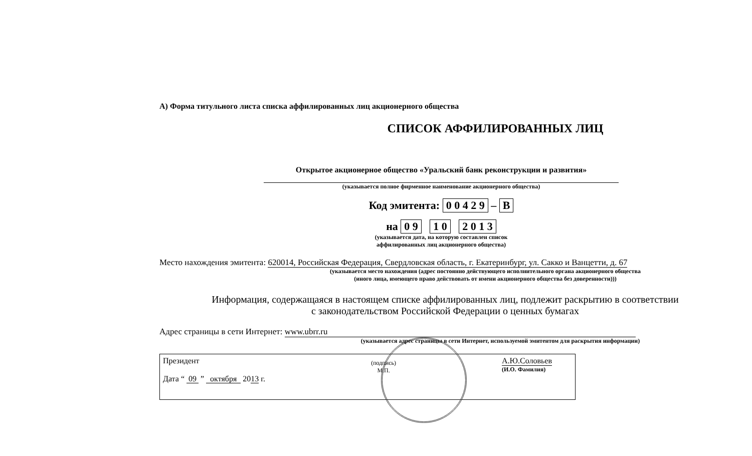А) Форма титульного листа списка аффилированных лиц акционерного общества
СПИСОК АФФИЛИРОВАННЫХ ЛИЦ
Открытое акционерное общество «Уральский банк реконструкции и развития»
(указывается полное фирменное наименование акционерного общества)
Код эмитента: 0 0 4 2 9 – B
на 0 9 1 0 2 0 1 3
(указывается дата, на которую составлен список
аффилированных лиц акционерного общества)
Место нахождения эмитента: 620014, Российская Федерация, Свердловская область, г. Екатеринбург, ул. Сакко и Ванцетти, д. 67
(указывается место нахождения (адрес постоянно действующего исполнительного органа акционерного общества
(иного лица, имеющего право действовать от имени акционерного общества без доверенности)))
Информация, содержащаяся в настоящем списке аффилированных лиц, подлежит раскрытию в соответствии
с законодательством Российской Федерации о ценных бумагах
Адрес страницы в сети Интернет: www.ubrr.ru
(указывается адрес страницы в сети Интернет, используемой эмитентом для раскрытия информации)
Президент
Дата “ 09 ” октября 2013 г.
(подпись)
М.П.
А.Ю.Соловьев
(И.О. Фамилия)